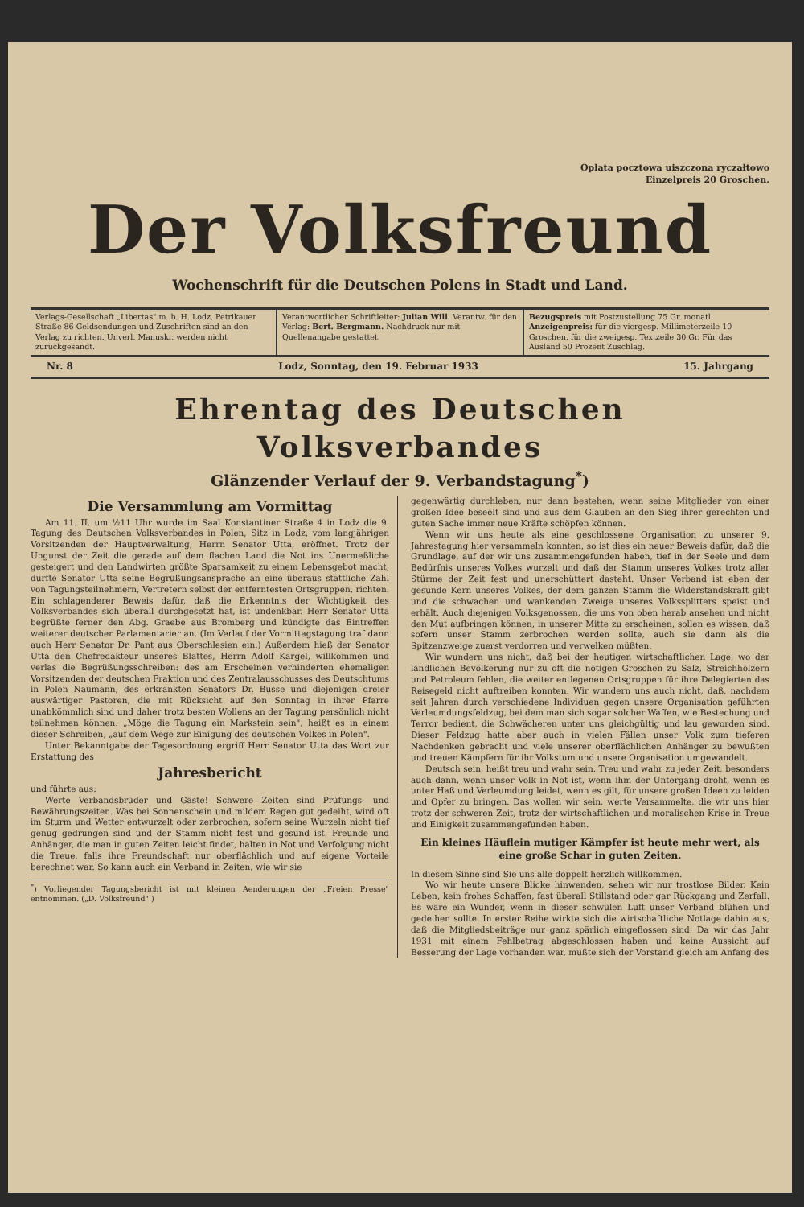Oplata pocztowa uiszczona ryczałtowo
Einzelpreis 20 Groschen.
Der Volksfreund
Wochenschrift für die Deutschen Polens in Stadt und Land.
Verlags-Gesellschaft „Libertas" m. b. H. Lodz, Petrikauer Straße 86 Geldsendungen und Zuschriften sind an den Verlag zu richten. Unverl. Manuskr. werden nicht zurückgesandt.
Verantwortlicher Schriftleiter: Julian Will. Verantw. für den Verlag: Bert. Bergmann. Nachdruck nur mit Quellenangabe gestattet.
Bezugspreis mit Postzustellung 75 Gr. monatl. Anzeigenpreis: für die viergesp. Millimeterzeile 10 Groschen, für die zweigesp. Textzeile 30 Gr. Für das Ausland 50 Prozent Zuschlag.
Nr. 8 Lodz, Sonntag, den 19. Februar 1933 15. Jahrgang
Ehrentag des Deutschen Volksverbandes
Glänzender Verlauf der 9. Verbandstagung<sup>*</sup>)
Die Versammlung am Vormittag
Am 11. II. um ½11 Uhr wurde im Saal Konstantiner Straße 4 in Lodz die 9. Tagung des Deutschen Volksverbandes in Polen, Sitz in Lodz, vom langjährigen Vorsitzenden der Hauptverwaltung, Herrn Senator Utta, eröffnet. Trotz der Ungunst der Zeit die gerade auf dem flachen Land die Not ins Unermeßliche gesteigert und den Landwirten größte Sparsamkeit zu einem Lebensgebot macht, durfte Senator Utta seine Begrüßungsansprache an eine überaus stattliche Zahl von Tagungsteilnehmern, Vertretern selbst der entferntesten Ortsgruppen, richten. Ein schlagenderer Beweis dafür, daß die Erkenntnis der Wichtigkeit des Volksverbandes sich überall durchgesetzt hat, ist undenkbar. Herr Senator Utta begrüßte ferner den Abg. Graebe aus Bromberg und kündigte das Eintreffen weiterer deutscher Parlamentarier an. (Im Verlauf der Vormittagstagung traf dann auch Herr Senator Dr. Pant aus Oberschlesien ein.) Außerdem hieß der Senator Utta den Chefredakteur unseres Blattes, Herrn Adolf Kargel, willkommen und verlas die Begrüßungsschreiben: des am Erscheinen verhinderten ehemaligen Vorsitzenden der deutschen Fraktion und des Zentralausschusses des Deutschtums in Polen Naumann, des erkrankten Senators Dr. Busse und diejenigen dreier auswärtiger Pastoren, die mit Rücksicht auf den Sonntag in ihrer Pfarre unabkömmlich sind und daher trotz besten Wollens an der Tagung persönlich nicht teilnehmen können. „Möge die Tagung ein Markstein sein", heißt es in einem dieser Schreiben, „auf dem Wege zur Einigung des deutschen Volkes in Polen".
Unter Bekanntgabe der Tagesordnung ergriff Herr Senator Utta das Wort zur Erstattung des
Jahresbericht
und führte aus:
Werte Verbandsbrüder und Gäste! Schwere Zeiten sind Prüfungs- und Bewährungszeiten. Was bei Sonnenschein und mildem Regen gut gedeiht, wird oft im Sturm und Wetter entwurzelt oder zerbrochen, sofern seine Wurzeln nicht tief genug gedrungen sind und der Stamm nicht fest und gesund ist. Freunde und Anhänger, die man in guten Zeiten leicht findet, halten in Not und Verfolgung nicht die Treue, falls ihre Freundschaft nur oberflächlich und auf eigene Vorteile berechnet war. So kann auch ein Verband in Zeiten, wie wir sie
<sup>*</sup>) Vorliegender Tagungsbericht ist mit kleinen Aenderungen der „Freien Presse" entnommen. („D. Volksfreund".)
gegenwärtig durchleben, nur dann bestehen, wenn seine Mitglieder von einer großen Idee beseelt sind und aus dem Glauben an den Sieg ihrer gerechten und guten Sache immer neue Kräfte schöpfen können.
Wenn wir uns heute als eine geschlossene Organisation zu unserer 9. Jahrestagung hier versammeln konnten, so ist dies ein neuer Beweis dafür, daß die Grundlage, auf der wir uns zusammengefunden haben, tief in der Seele und dem Bedürfnis unseres Volkes wurzelt und daß der Stamm unseres Volkes trotz aller Stürme der Zeit fest und unerschüttert dasteht. Unser Verband ist eben der gesunde Kern unseres Volkes, der dem ganzen Stamm die Widerstandskraft gibt und die schwachen und wankenden Zweige unseres Volkssplitters speist und erhält. Auch diejenigen Volksgenossen, die uns von oben herab ansehen und nicht den Mut aufbringen können, in unserer Mitte zu erscheinen, sollen es wissen, daß sofern unser Stamm zerbrochen werden sollte, auch sie dann als die Spitzenzweige zuerst verdorren und verwelken müßten.
Wir wundern uns nicht, daß bei der heutigen wirtschaftlichen Lage, wo der ländlichen Bevölkerung nur zu oft die nötigen Groschen zu Salz, Streichhölzern und Petroleum fehlen, die weiter entlegenen Ortsgruppen für ihre Delegierten das Reisegeld nicht auftreiben konnten. Wir wundern uns auch nicht, daß, nachdem seit Jahren durch verschiedene Individuen gegen unsere Organisation geführten Verleumdungsfeldzug, bei dem man sich sogar solcher Waffen, wie Bestechung und Terror bedient, die Schwächeren unter uns gleichgültig und lau geworden sind. Dieser Feldzug hatte aber auch in vielen Fällen unser Volk zum tieferen Nachdenken gebracht und viele unserer oberflächlichen Anhänger zu bewußten und treuen Kämpfern für ihr Volkstum und unsere Organisation umgewandelt.
Deutsch sein, heißt treu und wahr sein. Treu und wahr zu jeder Zeit, besonders auch dann, wenn unser Volk in Not ist, wenn ihm der Untergang droht, wenn es unter Haß und Verleumdung leidet, wenn es gilt, für unsere großen Ideen zu leiden und Opfer zu bringen. Das wollen wir sein, werte Versammelte, die wir uns hier trotz der schweren Zeit, trotz der wirtschaftlichen und moralischen Krise in Treue und Einigkeit zusammengefunden haben.
Ein kleines Häuflein mutiger Kämpfer ist heute mehr wert, als eine große Schar in guten Zeiten.
In diesem Sinne sind Sie uns alle doppelt herzlich willkommen.
Wo wir heute unsere Blicke hinwenden, sehen wir nur trostlose Bilder. Kein Leben, kein frohes Schaffen, fast überall Stillstand oder gar Rückgang und Zerfall. Es wäre ein Wunder, wenn in dieser schwülen Luft unser Verband blühen und gedeihen sollte. In erster Reihe wirkte sich die wirtschaftliche Notlage dahin aus, daß die Mitgliedsbeiträge nur ganz spärlich eingeflossen sind. Da wir das Jahr 1931 mit einem Fehlbetrag abgeschlossen haben und keine Aussicht auf Besserung der Lage vorhanden war, mußte sich der Vorstand gleich am Anfang des